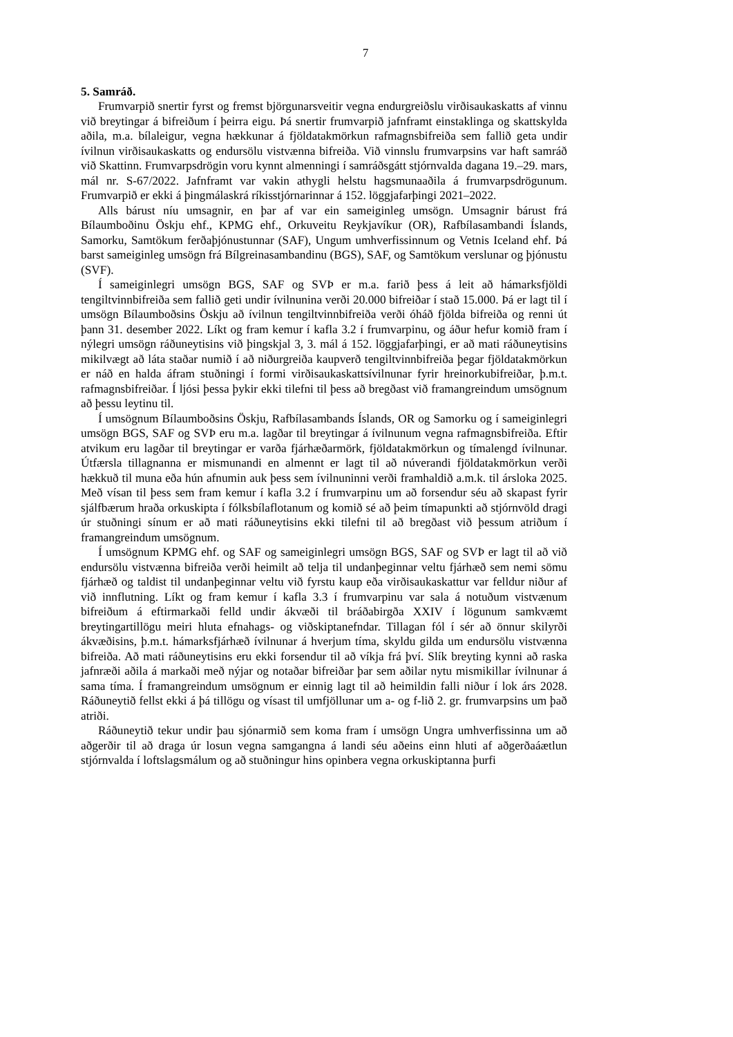7
5. Samráð.
Frumvarpið snertir fyrst og fremst björgunarsveitir vegna endurgreiðslu virðisaukaskatts af vinnu við breytingar á bifreiðum í þeirra eigu. Þá snertir frumvarpið jafnframt einstaklinga og skattskylda aðila, m.a. bílaleigur, vegna hækkunar á fjöldatakmörkun rafmagnsbifreiða sem fallið geta undir ívilnun virðisaukaskatts og endursölu vistvænna bifreiða. Við vinnslu frumvarpsins var haft samráð við Skattinn. Frumvarpsdrögin voru kynnt almenningi í samráðsgátt stjórnvalda dagana 19.–29. mars, mál nr. S-67/2022. Jafnframt var vakin athygli helstu hagsmunaaðila á frumvarpsdrögunum. Frumvarpið er ekki á þingmálaskrá ríkisstjórnarinnar á 152. löggjafarþingi 2021–2022.
Alls bárust níu umsagnir, en þar af var ein sameiginleg umsögn. Umsagnir bárust frá Bílaumboðinu Öskju ehf., KPMG ehf., Orkuveitu Reykjavíkur (OR), Rafbílasambandi Íslands, Samorku, Samtökum ferðaþjónustunnar (SAF), Ungum umhverfissinnum og Vetnis Iceland ehf. Þá barst sameiginleg umsögn frá Bílgreinasambandinu (BGS), SAF, og Samtökum verslunar og þjónustu (SVF).
Í sameiginlegri umsögn BGS, SAF og SVÞ er m.a. farið þess á leit að hámarksfjöldi tengiltvinnbifreiða sem fallið geti undir ívilnunina verði 20.000 bifreiðar í stað 15.000. Þá er lagt til í umsögn Bílaumboðsins Öskju að ívilnun tengiltvinnbifreiða verði óháð fjölda bifreiða og renni út þann 31. desember 2022. Líkt og fram kemur í kafla 3.2 í frumvarpinu, og áður hefur komið fram í nýlegri umsögn ráðuneytisins við þingskjal 3, 3. mál á 152. löggjafarþingi, er að mati ráðuneytisins mikilvægt að láta staðar numið í að niðurgreiða kaupverð tengiltvinnbifreiða þegar fjöldatakmörkun er náð en halda áfram stuðningi í formi virðisaukaskattsívilnunar fyrir hreinorkubifreiðar, þ.m.t. rafmagnsbifreiðar. Í ljósi þessa þykir ekki tilefni til þess að bregðast við framangreindum umsögnum að þessu leytinu til.
Í umsögnum Bílaumboðsins Öskju, Rafbílasambands Íslands, OR og Samorku og í sameiginlegri umsögn BGS, SAF og SVÞ eru m.a. lagðar til breytingar á ívilnunum vegna rafmagnsbifreiða. Eftir atvikum eru lagðar til breytingar er varða fjárhæðarmörk, fjöldatakmörkun og tímalengd ívilnunar. Útfærsla tillagnanna er mismunandi en almennt er lagt til að núverandi fjöldatakmörkun verði hækkuð til muna eða hún afnumin auk þess sem ívilnuninni verði framhaldið a.m.k. til ársloka 2025. Með vísan til þess sem fram kemur í kafla 3.2 í frumvarpinu um að forsendur séu að skapast fyrir sjálfbærum hraða orkuskipta í fólksbílaflotanum og komið sé að þeim tímapunkti að stjórnvöld dragi úr stuðningi sínum er að mati ráðuneytisins ekki tilefni til að bregðast við þessum atriðum í framangreindum umsögnum.
Í umsögnum KPMG ehf. og SAF og sameiginlegri umsögn BGS, SAF og SVÞ er lagt til að við endursölu vistvænna bifreiða verði heimilt að telja til undanþeginnar veltu fjárhæð sem nemi sömu fjárhæð og taldist til undanþeginnar veltu við fyrstu kaup eða virðisaukaskattur var felldur niður af við innflutning. Líkt og fram kemur í kafla 3.3 í frumvarpinu var sala á notuðum vistvænum bifreiðum á eftirmarkaði felld undir ákvæði til bráðabirgða XXIV í lögunum samkvæmt breytingartillögu meiri hluta efnahags- og viðskiptanefndar. Tillagan fól í sér að önnur skilyrði ákvæðisins, þ.m.t. hámarksfjárhæð ívilnunar á hverjum tíma, skyldu gilda um endursölu vistvænna bifreiða. Að mati ráðuneytisins eru ekki forsendur til að víkja frá því. Slík breyting kynni að raska jafnræði aðila á markaði með nýjar og notaðar bifreiðar þar sem aðilar nytu mismikillar ívilnunar á sama tíma. Í framangreindum umsögnum er einnig lagt til að heimildin falli niður í lok árs 2028. Ráðuneytið fellst ekki á þá tillögu og vísast til umfjöllunar um a- og f-lið 2. gr. frumvarpsins um það atriði.
Ráðuneytið tekur undir þau sjónarmið sem koma fram í umsögn Ungra umhverfissinna um að aðgerðir til að draga úr losun vegna samgangna á landi séu aðeins einn hluti af aðgerðaáætlun stjórnvalda í loftslagsmálum og að stuðningur hins opinbera vegna orkuskiptanna þurfi